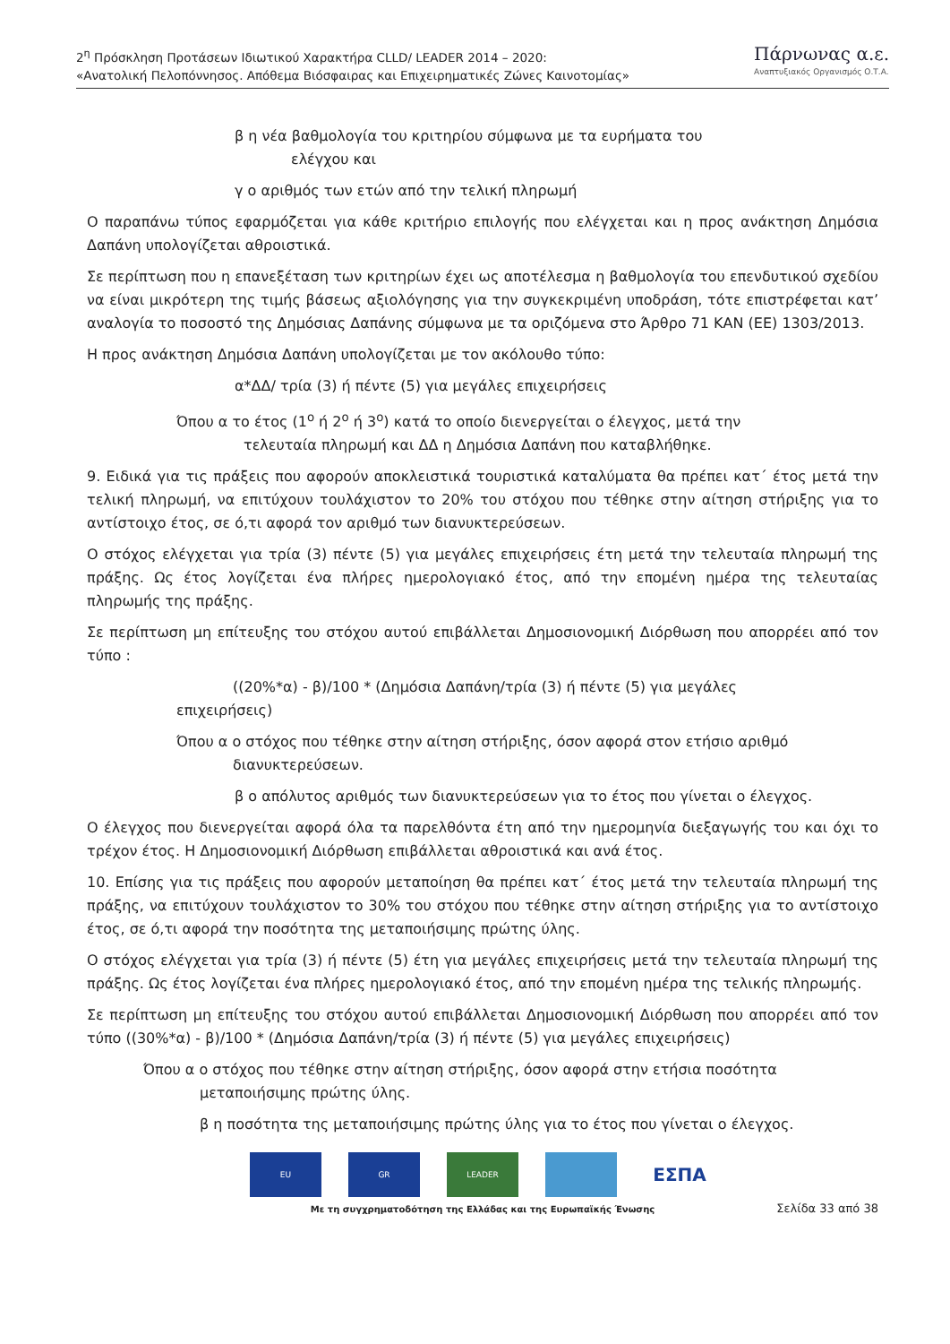2<sup>η</sup> Πρόσκληση Προτάσεων Ιδιωτικού Χαρακτήρα CLLD/ LEADER 2014 – 2020:
«Ανατολική Πελοπόννησος. Απόθεμα Βιόσφαιρας και Επιχειρηματικές Ζώνες Καινοτομίας»
Πάρνωνας α.ε.
Αναπτυξιακός Οργανισμός Ο.Τ.Α.
β η νέα βαθμολογία του κριτηρίου σύμφωνα με τα ευρήματα του
ελέγχου και
γ ο αριθμός των ετών από την τελική πληρωμή
Ο παραπάνω τύπος εφαρμόζεται για κάθε κριτήριο επιλογής που ελέγχεται και η προς ανάκτηση Δημόσια Δαπάνη υπολογίζεται αθροιστικά.
Σε περίπτωση που η επανεξέταση των κριτηρίων έχει ως αποτέλεσμα η βαθμολογία του επενδυτικού σχεδίου να είναι μικρότερη της τιμής βάσεως αξιολόγησης για την συγκεκριμένη υποδράση, τότε επιστρέφεται κατ’ αναλογία το ποσοστό της Δημόσιας Δαπάνης σύμφωνα με τα οριζόμενα στο Άρθρο 71 ΚΑΝ (ΕΕ) 1303/2013.
Η προς ανάκτηση Δημόσια Δαπάνη υπολογίζεται με τον ακόλουθο τύπο:
α*ΔΔ/ τρία (3) ή πέντε (5) για μεγάλες επιχειρήσεις
Όπου α το έτος (1<sup>ο</sup> ή 2<sup>ο</sup> ή 3<sup>ο</sup>) κατά το οποίο διενεργείται ο έλεγχος, μετά την
τελευταία πληρωμή και ΔΔ η Δημόσια Δαπάνη που καταβλήθηκε.
9. Ειδικά για τις πράξεις που αφορούν αποκλειστικά τουριστικά καταλύματα θα πρέπει κατ΄ έτος μετά την τελική πληρωμή, να επιτύχουν τουλάχιστον το 20% του στόχου που τέθηκε στην αίτηση στήριξης για το αντίστοιχο έτος, σε ό,τι αφορά τον αριθμό των διανυκτερεύσεων.
Ο στόχος ελέγχεται για τρία (3) πέντε (5) για μεγάλες επιχειρήσεις έτη μετά την τελευταία πληρωμή της πράξης. Ως έτος λογίζεται ένα πλήρες ημερολογιακό έτος, από την επομένη ημέρα της τελευταίας πληρωμής της πράξης.
Σε περίπτωση μη επίτευξης του στόχου αυτού επιβάλλεται Δημοσιονομική Διόρθωση που απορρέει από τον τύπο :
((20%*α) - β)/100 * (Δημόσια Δαπάνη/τρία (3) ή πέντε (5) για μεγάλες
επιχειρήσεις)
Όπου α ο στόχος που τέθηκε στην αίτηση στήριξης, όσον αφορά στον ετήσιο αριθμό
διανυκτερεύσεων.
β ο απόλυτος αριθμός των διανυκτερεύσεων για το έτος που γίνεται ο έλεγχος.
Ο έλεγχος που διενεργείται αφορά όλα τα παρελθόντα έτη από την ημερομηνία διεξαγωγής του και όχι το τρέχον έτος. Η Δημοσιονομική Διόρθωση επιβάλλεται αθροιστικά και ανά έτος.
10. Επίσης για τις πράξεις που αφορούν μεταποίηση θα πρέπει κατ΄ έτος μετά την τελευταία πληρωμή της πράξης, να επιτύχουν τουλάχιστον το 30% του στόχου που τέθηκε στην αίτηση στήριξης για το αντίστοιχο έτος, σε ό,τι αφορά την ποσότητα της μεταποιήσιμης πρώτης ύλης.
Ο στόχος ελέγχεται για τρία (3) ή πέντε (5) έτη για μεγάλες επιχειρήσεις μετά την τελευταία πληρωμή της πράξης. Ως έτος λογίζεται ένα πλήρες ημερολογιακό έτος, από την επομένη ημέρα της τελικής πληρωμής.
Σε περίπτωση μη επίτευξης του στόχου αυτού επιβάλλεται Δημοσιονομική Διόρθωση που απορρέει από τον τύπο ((30%*α) - β)/100 * (Δημόσια Δαπάνη/τρία (3) ή πέντε (5) για μεγάλες επιχειρήσεις)
Όπου α ο στόχος που τέθηκε στην αίτηση στήριξης, όσον αφορά στην ετήσια ποσότητα
μεταποιήσιμης πρώτης ύλης.
β η ποσότητα της μεταποιήσιμης πρώτης ύλης για το έτος που γίνεται ο έλεγχος.
EU GR LEADER
ΕΣΠΑ
Με τη συγχρηματοδότηση της Ελλάδας και της Ευρωπαϊκής Ένωσης
Σελίδα 33 από 38